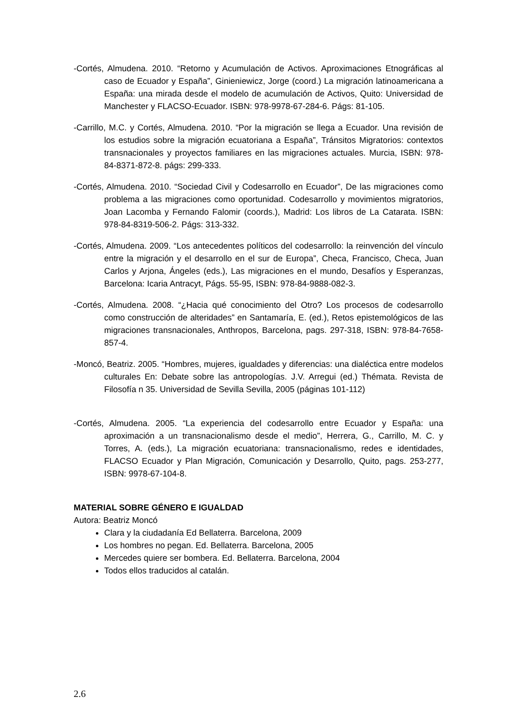-Cortés, Almudena. 2010. “Retorno y Acumulación de Activos. Aproximaciones Etnográficas al caso de Ecuador y España”, Ginieniewicz, Jorge (coord.) La migración latinoamericana a España: una mirada desde el modelo de acumulación de Activos, Quito: Universidad de Manchester y FLACSO-Ecuador. ISBN: 978-9978-67-284-6. Págs: 81-105.
-Carrillo, M.C. y Cortés, Almudena. 2010. “Por la migración se llega a Ecuador. Una revisión de los estudios sobre la migración ecuatoriana a España”, Tránsitos Migratorios: contextos transnacionales y proyectos familiares en las migraciones actuales. Murcia, ISBN: 978-84-8371-872-8. págs: 299-333.
-Cortés, Almudena. 2010. “Sociedad Civil y Codesarrollo en Ecuador”, De las migraciones como problema a las migraciones como oportunidad. Codesarrollo y movimientos migratorios, Joan Lacomba y Fernando Falomir (coords.), Madrid: Los libros de La Catarata. ISBN: 978-84-8319-506-2. Págs: 313-332.
-Cortés, Almudena. 2009. “Los antecedentes políticos del codesarrollo: la reinvención del vínculo entre la migración y el desarrollo en el sur de Europa”, Checa, Francisco, Checa, Juan Carlos y Arjona, Ángeles (eds.), Las migraciones en el mundo, Desafíos y Esperanzas, Barcelona: Icaria Antracyt, Págs. 55-95, ISBN: 978-84-9888-082-3.
-Cortés, Almudena. 2008. “¿Hacia qué conocimiento del Otro? Los procesos de codesarrollo como construcción de alteridades” en Santamaría, E. (ed.), Retos epistemológicos de las migraciones transnacionales, Anthropos, Barcelona, pags. 297-318, ISBN: 978-84-7658-857-4.
-Moncó, Beatriz. 2005. “Hombres, mujeres, igualdades y diferencias: una dialéctica entre modelos culturales En: Debate sobre las antropologías. J.V. Arregui (ed.) Thémata. Revista de Filosofía n 35. Universidad de Sevilla Sevilla, 2005 (páginas 101-112)
-Cortés, Almudena. 2005. “La experiencia del codesarrollo entre Ecuador y España: una aproximación a un transnacionalismo desde el medio”, Herrera, G., Carrillo, M. C. y Torres, A. (eds.), La migración ecuatoriana: transnacionalismo, redes e identidades, FLACSO Ecuador y Plan Migración, Comunicación y Desarrollo, Quito, pags. 253-277, ISBN: 9978-67-104-8.
MATERIAL SOBRE GÉNERO E IGUALDAD
Autora: Beatriz Moncó
Clara y la ciudadanía Ed Bellaterra. Barcelona, 2009
Los hombres no pegan. Ed. Bellaterra. Barcelona, 2005
Mercedes quiere ser bombera. Ed. Bellaterra. Barcelona, 2004
Todos ellos traducidos al catalán.
2.6